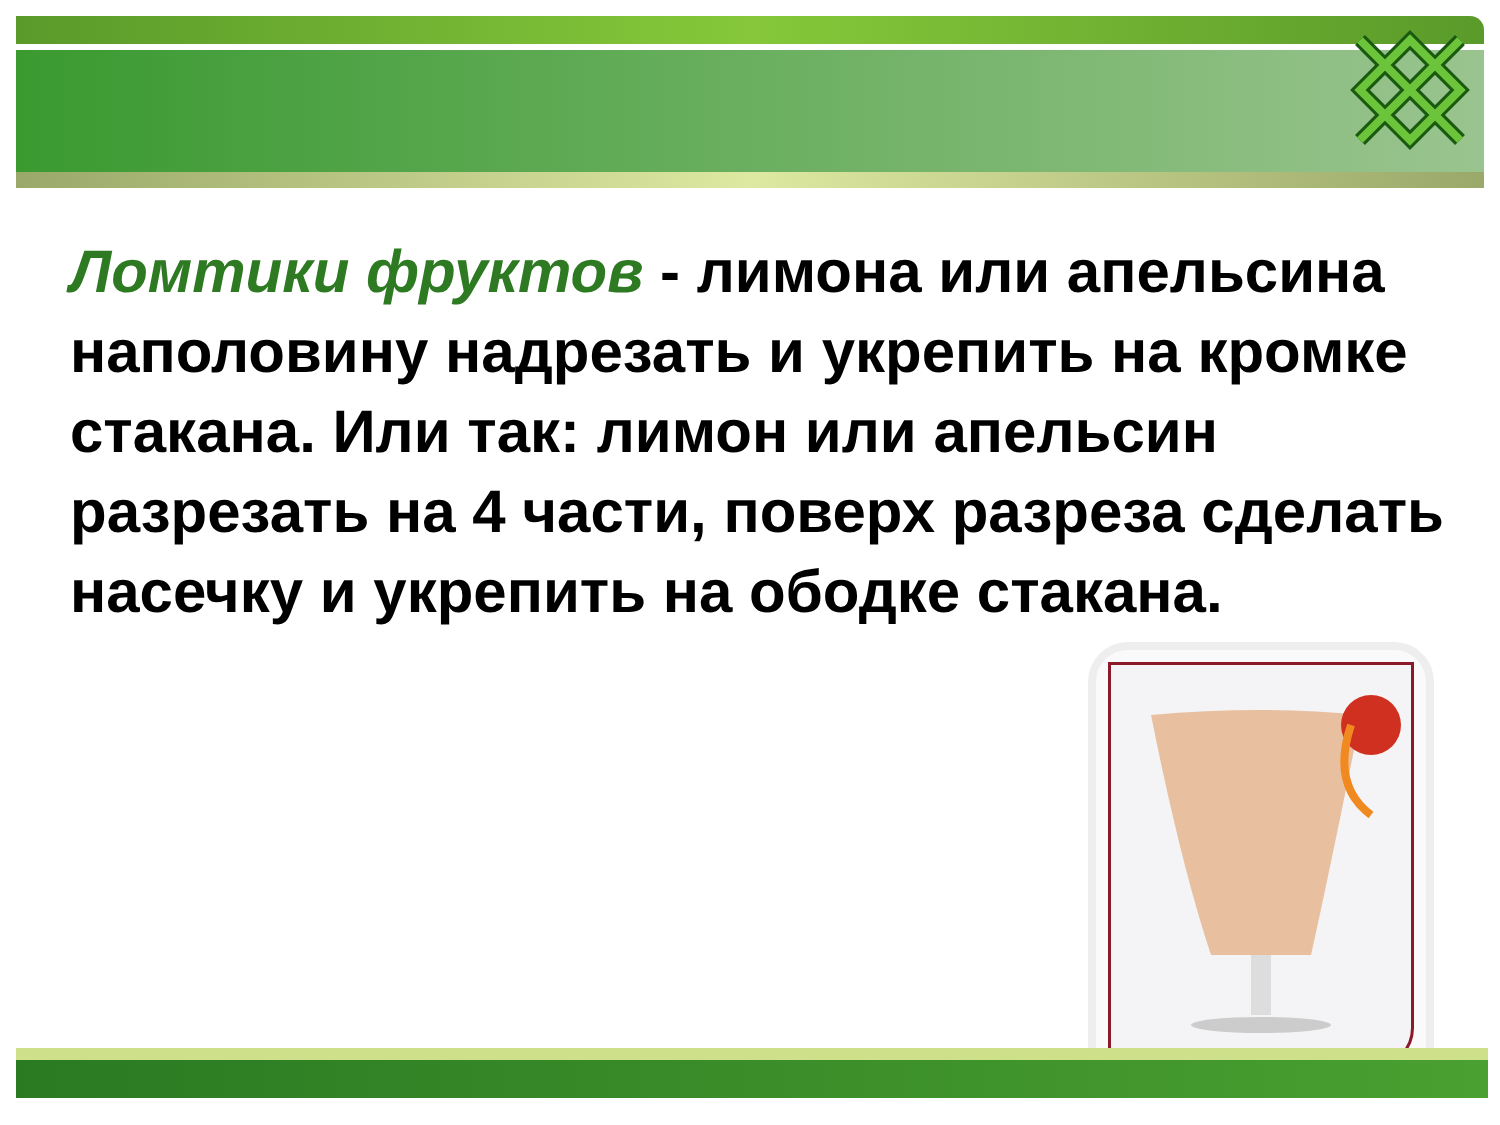Ломтики фруктов - лимона или апельсина наполовину надрезать и укрепить на кромке стакана. Или так: лимон или апельсин разрезать на 4 части, поверх разреза сделать насечку и укрепить на ободке стакана.